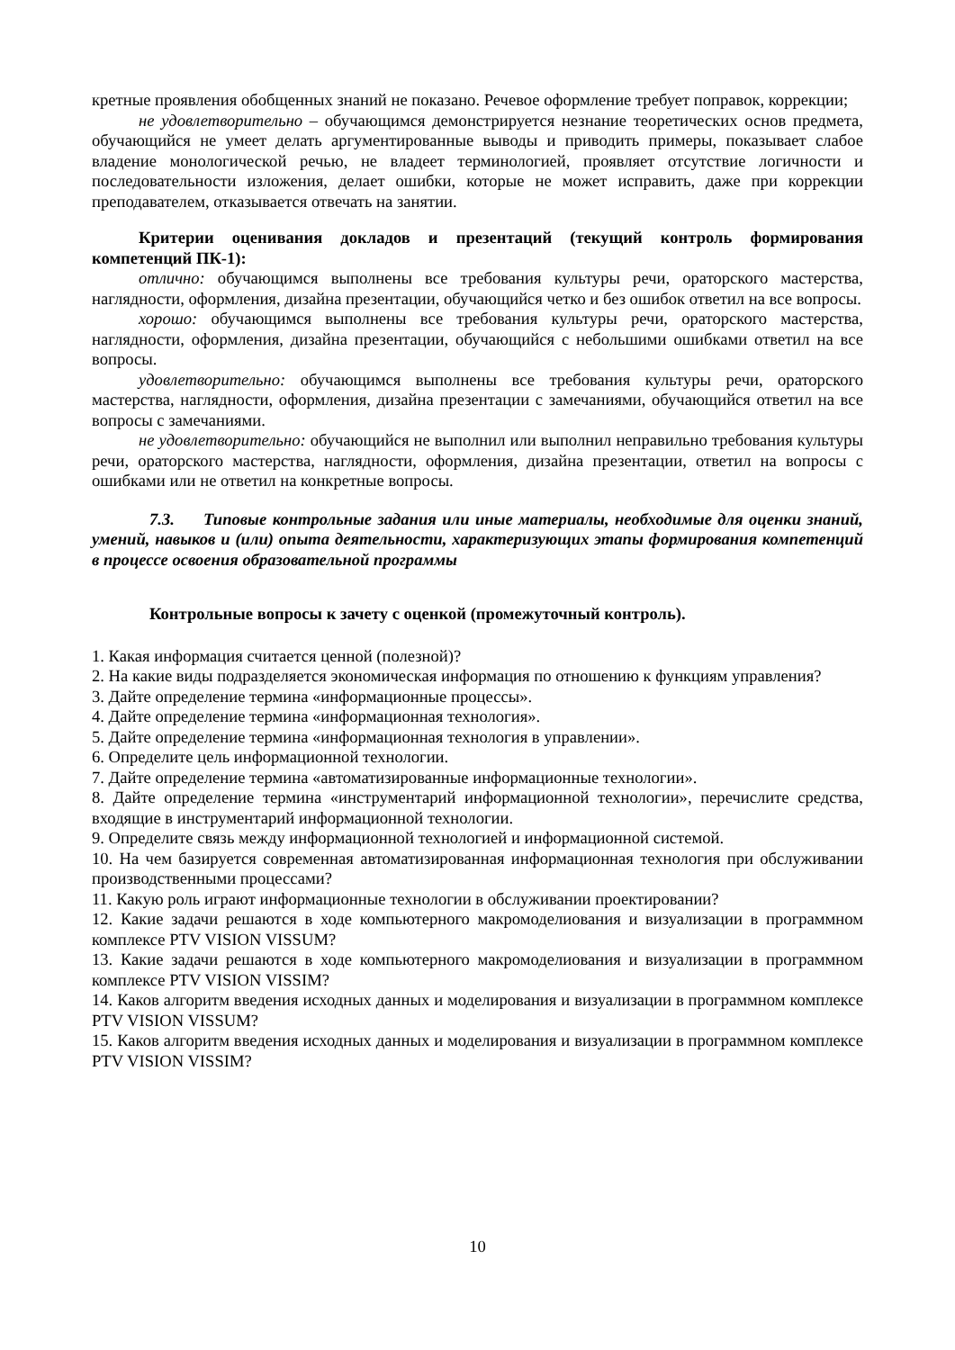кретные проявления обобщенных знаний не показано. Речевое оформление требует поправок, коррекции;
не удовлетворительно – обучающимся демонстрируется незнание теоретических основ предмета, обучающийся не умеет делать аргументированные выводы и приводить примеры, показывает слабое владение монологической речью, не владеет терминологией, проявляет отсутствие логичности и последовательности изложения, делает ошибки, которые не может исправить, даже при коррекции преподавателем, отказывается отвечать на занятии.
Критерии оценивания докладов и презентаций (текущий контроль формирования компетенций ПК-1):
отлично: обучающимся выполнены все требования культуры речи, ораторского мастерства, наглядности, оформления, дизайна презентации, обучающийся четко и без ошибок ответил на все вопросы.
хорошо: обучающимся выполнены все требования культуры речи, ораторского мастерства, наглядности, оформления, дизайна презентации, обучающийся с небольшими ошибками ответил на все вопросы.
удовлетворительно: обучающимся выполнены все требования культуры речи, ораторского мастерства, наглядности, оформления, дизайна презентации с замечаниями, обучающийся ответил на все вопросы с замечаниями.
не удовлетворительно: обучающийся не выполнил или выполнил неправильно требования культуры речи, ораторского мастерства, наглядности, оформления, дизайна презентации, ответил на вопросы с ошибками или не ответил на конкретные вопросы.
7.3. Типовые контрольные задания или иные материалы, необходимые для оценки знаний, умений, навыков и (или) опыта деятельности, характеризующих этапы формирования компетенций в процессе освоения образовательной программы
Контрольные вопросы к зачету с оценкой (промежуточный контроль).
1. Какая информация считается ценной (полезной)?
2. На какие виды подразделяется экономическая информация по отношению к функциям управления?
3. Дайте определение термина «информационные процессы».
4. Дайте определение термина «информационная технология».
5. Дайте определение термина «информационная технология в управлении».
6. Определите цель информационной технологии.
7. Дайте определение термина «автоматизированные информационные технологии».
8. Дайте определение термина «инструментарий информационной технологии», перечислите средства, входящие в инструментарий информационной технологии.
9. Определите связь между информационной технологией и информационной системой.
10. На чем базируется современная автоматизированная информационная технология при обслуживании производственными процессами?
11. Какую роль играют информационные технологии в обслуживании проектировании?
12. Какие задачи решаются в ходе компьютерного макромоделиования и визуализации в программном комплексе PTV VISION VISSUM?
13. Какие задачи решаются в ходе компьютерного макромоделиования и визуализации в программном комплексе PTV VISION VISSIM?
14. Каков алгоритм введения исходных данных и моделирования и визуализации в программном комплексе PTV VISION VISSUM?
15. Каков алгоритм введения исходных данных и моделирования и визуализации в программном комплексе PTV VISION VISSIM?
10